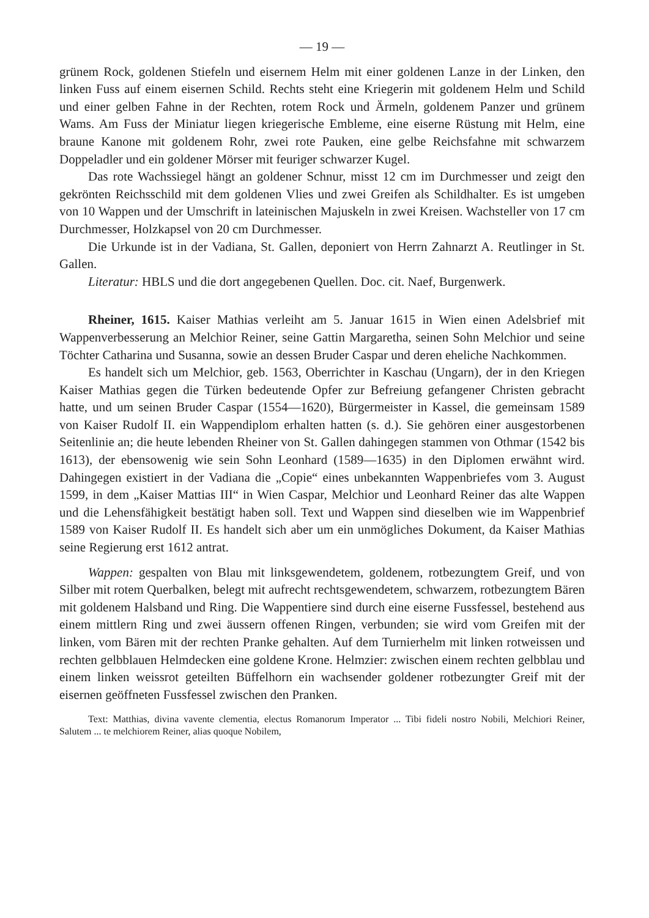— 19 —
grünem Rock, goldenen Stiefeln und eisernem Helm mit einer goldenen Lanze in der Linken, den linken Fuss auf einem eisernen Schild. Rechts steht eine Kriegerin mit goldenem Helm und Schild und einer gelben Fahne in der Rechten, rotem Rock und Ärmeln, goldenem Panzer und grünem Wams. Am Fuss der Miniatur liegen kriegerische Embleme, eine eiserne Rüstung mit Helm, eine braune Kanone mit goldenem Rohr, zwei rote Pauken, eine gelbe Reichsfahne mit schwarzem Doppeladler und ein goldener Mörser mit feuriger schwarzer Kugel.
Das rote Wachssiegel hängt an goldener Schnur, misst 12 cm im Durchmesser und zeigt den gekrönten Reichsschild mit dem goldenen Vlies und zwei Greifen als Schildhalter. Es ist umgeben von 10 Wappen und der Umschrift in lateinischen Majuskeln in zwei Kreisen. Wachsteller von 17 cm Durchmesser, Holzkapsel von 20 cm Durchmesser.
Die Urkunde ist in der Vadiana, St. Gallen, deponiert von Herrn Zahnarzt A. Reutlinger in St. Gallen.
Literatur: HBLS und die dort angegebenen Quellen. Doc. cit. Naef, Burgenwerk.
Rheiner, 1615. Kaiser Mathias verleiht am 5. Januar 1615 in Wien einen Adelsbrief mit Wappenverbesserung an Melchior Reiner, seine Gattin Margaretha, seinen Sohn Melchior und seine Töchter Catharina und Susanna, sowie an dessen Bruder Caspar und deren eheliche Nachkommen.
Es handelt sich um Melchior, geb. 1563, Oberrichter in Kaschau (Ungarn), der in den Kriegen Kaiser Mathias gegen die Türken bedeutende Opfer zur Befreiung gefangener Christen gebracht hatte, und um seinen Bruder Caspar (1554—1620), Bürgermeister in Kassel, die gemeinsam 1589 von Kaiser Rudolf II. ein Wappendiplom erhalten hatten (s. d.). Sie gehören einer ausgestorbenen Seitenlinie an; die heute lebenden Rheiner von St. Gallen dahingegen stammen von Othmar (1542 bis 1613), der ebensowenig wie sein Sohn Leonhard (1589—1635) in den Diplomen erwähnt wird. Dahingegen existiert in der Vadiana die „Copie“ eines unbekannten Wappenbriefes vom 3. August 1599, in dem „Kaiser Mattias III“ in Wien Caspar, Melchior und Leonhard Reiner das alte Wappen und die Lehensfähigkeit bestätigt haben soll. Text und Wappen sind dieselben wie im Wappenbrief 1589 von Kaiser Rudolf II. Es handelt sich aber um ein unmögliches Dokument, da Kaiser Mathias seine Regierung erst 1612 antrat.
Wappen: gespalten von Blau mit linksgewendetem, goldenem, rotbezungtem Greif, und von Silber mit rotem Querbalken, belegt mit aufrecht rechtsgewendetem, schwarzem, rotbezungtem Bären mit goldenem Halsband und Ring. Die Wappentiere sind durch eine eiserne Fussfessel, bestehend aus einem mittlern Ring und zwei äussern offenen Ringen, verbunden; sie wird vom Greifen mit der linken, vom Bären mit der rechten Pranke gehalten. Auf dem Turnierhelm mit linken rotweissen und rechten gelbblauen Helmdecken eine goldene Krone. Helmzier: zwischen einem rechten gelbblau und einem linken weissrot geteilten Büffelhorn ein wachsender goldener rotbezungter Greif mit der eisernen geöffneten Fussfessel zwischen den Pranken.
Text: Matthias, divina vavente clementia, electus Romanorum Imperator ... Tibi fideli nostro Nobili, Melchiori Reiner, Salutem ... te melchiorem Reiner, alias quoque Nobilem,